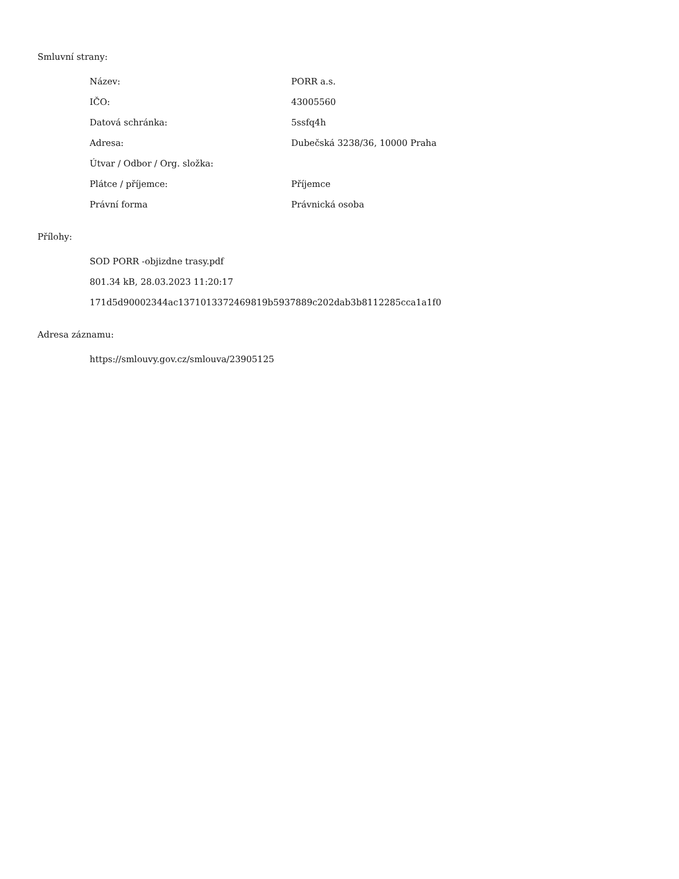Smluvní strany:
| Název: | PORR a.s. |
| IČO: | 43005560 |
| Datová schránka: | 5ssfq4h |
| Adresa: | Dubečská 3238/36, 10000 Praha |
| Útvar / Odbor / Org. složka: | |
| Plátce / příjemce: | Příjemce |
| Právní forma | Právnická osoba |
Přílohy:
SOD PORR -objizdne trasy.pdf
801.34 kB, 28.03.2023 11:20:17
171d5d90002344ac1371013372469819b5937889c202dab3b8112285cca1a1f0
Adresa záznamu:
https://smlouvy.gov.cz/smlouva/23905125